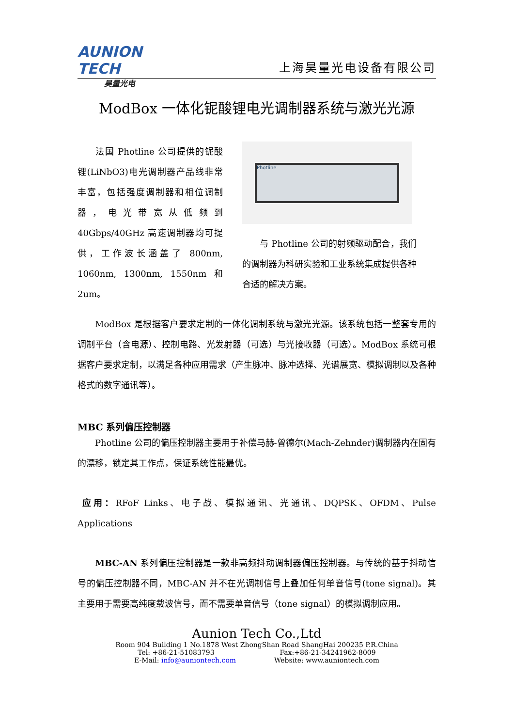AUNION TECH
昊量光电
上海昊量光电设备有限公司
ModBox 一体化铌酸锂电光调制器系统与激光光源
  法国 Photline 公司提供的铌酸锂(LiNbO3)电光调制器产品线非常丰富，包括强度调制器和相位调制器，电光带宽从低频到 40Gbps/40GHz 高速调制器均可提供，工作波长涵盖了 800nm, 1060nm, 1300nm, 1550nm 和 2um。
Photline
  与 Photline 公司的射频驱动配合，我们的调制器为科研实验和工业系统集成提供各种合适的解决方案。
  ModBox 是根据客户要求定制的一体化调制系统与激光光源。该系统包括一整套专用的调制平台（含电源）、控制电路、光发射器（可选）与光接收器（可选）。ModBox 系统可根据客户要求定制，以满足各种应用需求（产生脉冲、脉冲选择、光谱展宽、模拟调制以及各种格式的数字通讯等）。
MBC 系列偏压控制器
  Photline 公司的偏压控制器主要用于补偿马赫-曾德尔(Mach-Zehnder)调制器内在固有的漂移，锁定其工作点，保证系统性能最优。
应用：RFoF Links、电子战、模拟通讯、光通讯、DQPSK、OFDM、Pulse Applications
  MBC-AN 系列偏压控制器是一款非高频抖动调制器偏压控制器。与传统的基于抖动信号的偏压控制器不同，MBC-AN 并不在光调制信号上叠加任何单音信号(tone signal)。其主要用于需要高纯度载波信号，而不需要单音信号（tone signal）的模拟调制应用。
Aunion Tech Co.,Ltd
Room 904 Building 1 No.1878 West ZhongShan Road ShangHai 200235 P.R.China
Tel: +86-21-51083793           Fax:+86-21-34241962-8009
E-Mail: info@auniontech.com       Website: www.auniontech.com